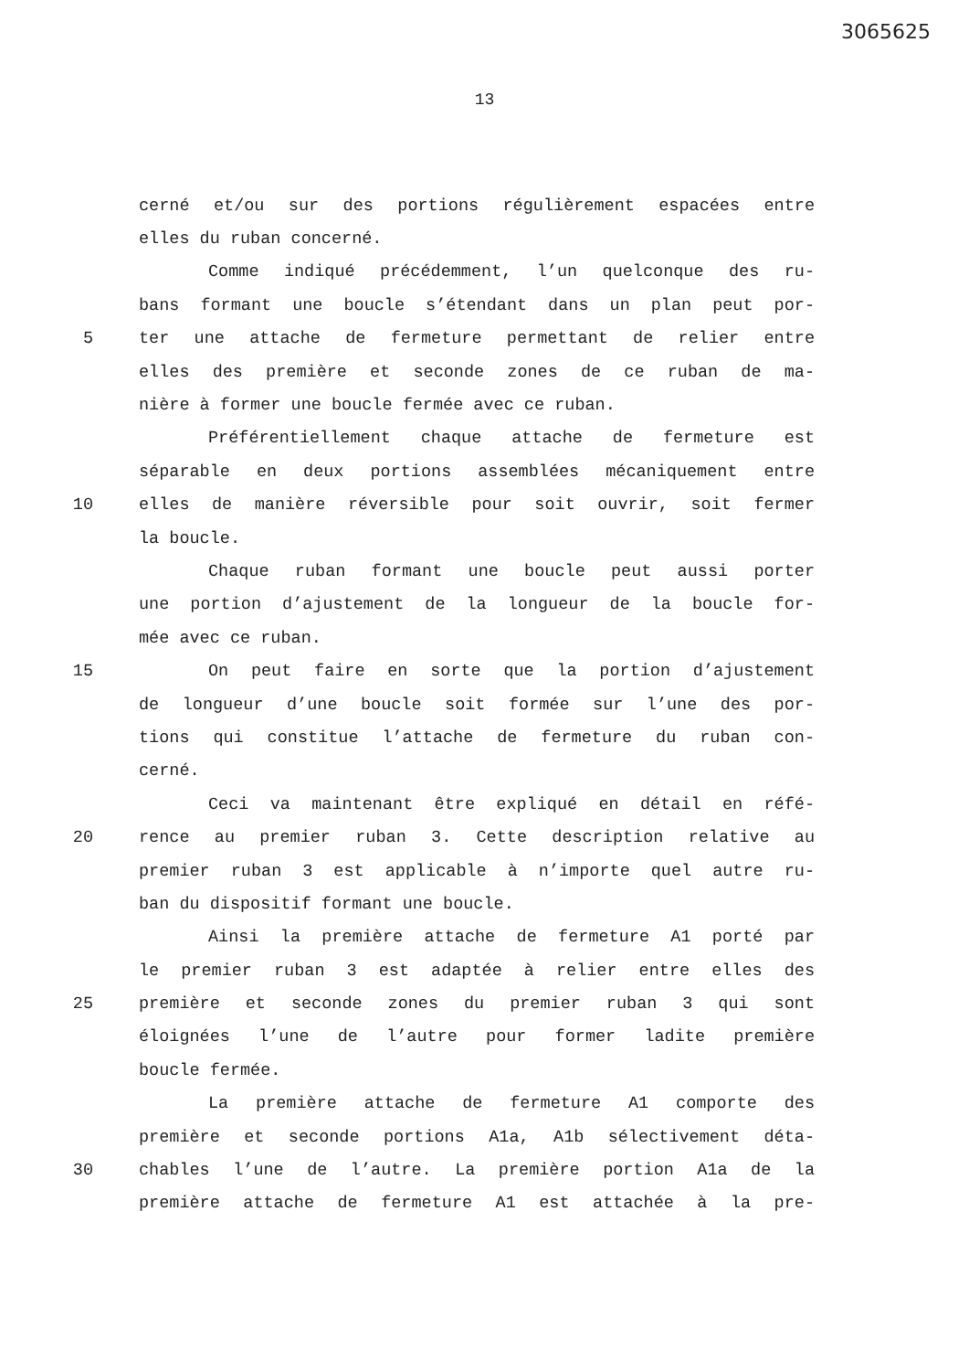3065625
13
cerné et/ou sur des portions régulièrement espacées entre
elles du ruban concerné.
Comme indiqué précédemment, l’un quelconque des ru-
bans formant une boucle s’étendant dans un plan peut por-
5 ter une attache de fermeture permettant de relier entre
elles des première et seconde zones de ce ruban de ma-
nière à former une boucle fermée avec ce ruban.
Préférentiellement chaque attache de fermeture est
séparable en deux portions assemblées mécaniquement entre
10 elles de manière réversible pour soit ouvrir, soit fermer
la boucle.
Chaque ruban formant une boucle peut aussi porter
une portion d’ajustement de la longueur de la boucle for-
mée avec ce ruban.
15 On peut faire en sorte que la portion d’ajustement
de longueur d’une boucle soit formée sur l’une des por-
tions qui constitue l’attache de fermeture du ruban con-
cerné.
Ceci va maintenant être expliqué en détail en réfé-
20 rence au premier ruban 3. Cette description relative au
premier ruban 3 est applicable à n’importe quel autre ru-
ban du dispositif formant une boucle.
Ainsi la première attache de fermeture A1 porté par
le premier ruban 3 est adaptée à relier entre elles des
25 première et seconde zones du premier ruban 3 qui sont
éloignées l’une de l’autre pour former ladite première
boucle fermée.
La première attache de fermeture A1 comporte des
première et seconde portions A1a, A1b sélectivement déta-
30 chables l’une de l’autre. La première portion A1a de la
première attache de fermeture A1 est attachée à la pre-